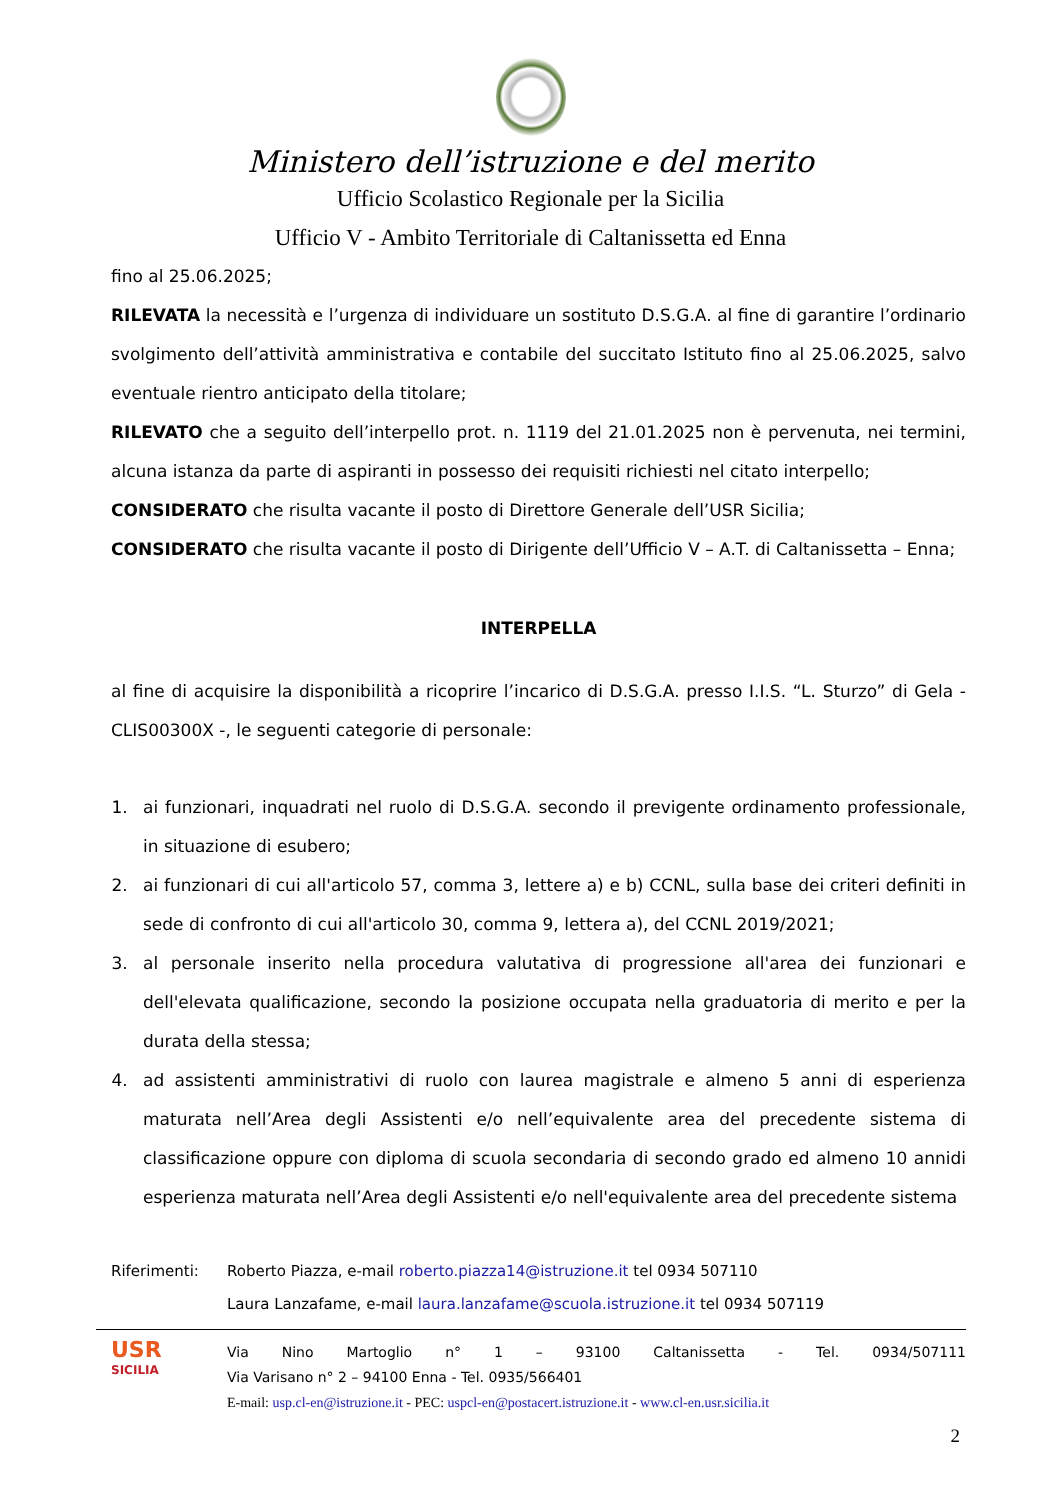Ministero dell’istruzione e del merito
Ufficio Scolastico Regionale per la Sicilia
Ufficio V - Ambito Territoriale di Caltanissetta ed Enna
fino al 25.06.2025;
RILEVATA la necessità e l’urgenza di individuare un sostituto D.S.G.A. al fine di garantire l’ordinario svolgimento dell’attività amministrativa e contabile del succitato Istituto fino al 25.06.2025, salvo eventuale rientro anticipato della titolare;
RILEVATO che a seguito dell’interpello prot. n. 1119 del 21.01.2025 non è pervenuta, nei termini, alcuna istanza da parte di aspiranti in possesso dei requisiti richiesti nel citato interpello;
CONSIDERATO che risulta vacante il posto di Direttore Generale dell’USR Sicilia;
CONSIDERATO che risulta vacante il posto di Dirigente dell’Ufficio V – A.T. di Caltanissetta – Enna;
INTERPELLA
al fine di acquisire la disponibilità a ricoprire l’incarico di D.S.G.A. presso I.I.S. “L. Sturzo” di Gela - CLIS00300X -, le seguenti categorie di personale:
1. ai funzionari, inquadrati nel ruolo di D.S.G.A. secondo il previgente ordinamento professionale, in situazione di esubero;
2. ai funzionari di cui all'articolo 57, comma 3, lettere a) e b) CCNL, sulla base dei criteri definiti in sede di confronto di cui all'articolo 30, comma 9, lettera a), del CCNL 2019/2021;
3. al personale inserito nella procedura valutativa di progressione all'area dei funzionari e dell'elevata qualificazione, secondo la posizione occupata nella graduatoria di merito e per la durata della stessa;
4. ad assistenti amministrativi di ruolo con laurea magistrale e almeno 5 anni di esperienza maturata nell’Area degli Assistenti e/o nell’equivalente area del precedente sistema di classificazione oppure con diploma di scuola secondaria di secondo grado ed almeno 10 annidi esperienza maturata nell’Area degli Assistenti e/o nell'equivalente area del precedente sistema
Riferimenti: Roberto Piazza, e-mail roberto.piazza14@istruzione.it tel 0934 507110
Laura Lanzafame, e-mail laura.lanzafame@scuola.istruzione.it tel 0934 507119
USR
SICILIA
Via Nino Martoglio n° 1 – 93100 Caltanissetta - Tel. 0934/507111
Via Varisano n° 2 – 94100 Enna - Tel. 0935/566401
E-mail: usp.cl-en@istruzione.it - PEC: uspcl-en@postacert.istruzione.it - www.cl-en.usr.sicilia.it
2